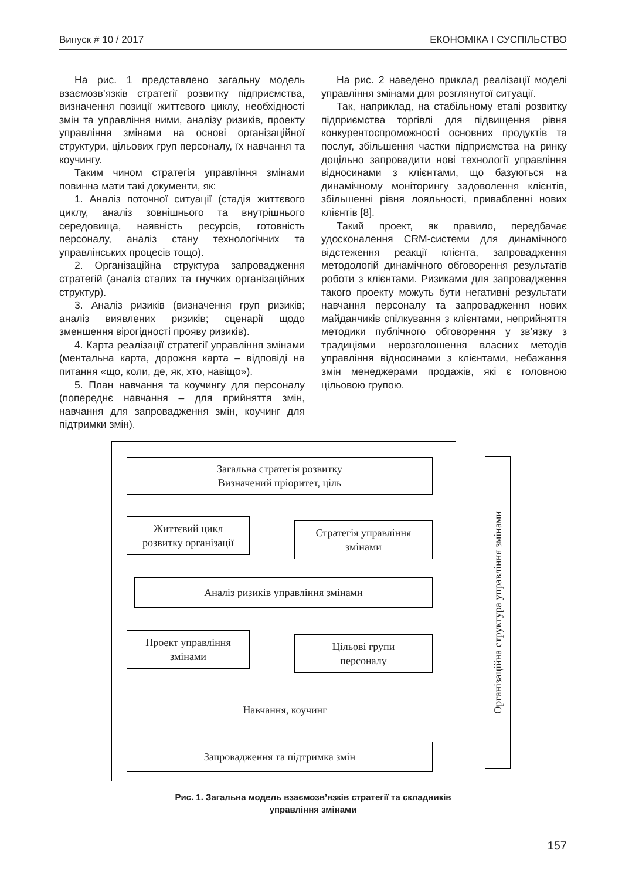Випуск # 10 / 2017 ЕКОНОМІКА І СУСПІЛЬСТВО
На рис. 1 представлено загальну модель взаємозв’язків стратегії розвитку підприємства, визначення позиції життєвого циклу, необхідності змін та управління ними, аналізу ризиків, проекту управління змінами на основі організаційної структури, цільових груп персоналу, їх навчання та коучингу.
Таким чином стратегія управління змінами повинна мати такі документи, як:
1. Аналіз поточної ситуації (стадія життєвого циклу, аналіз зовнішнього та внутрішнього середовища, наявність ресурсів, готовність персоналу, аналіз стану технологічних та управлінських процесів тощо).
2. Організаційна структура запровадження стратегій (аналіз сталих та гнучких організаційних структур).
3. Аналіз ризиків (визначення груп ризиків; аналіз виявлених ризиків; сценарії щодо зменшення вірогідності прояву ризиків).
4. Карта реалізації стратегії управління змінами (ментальна карта, дорожня карта – відповіді на питання «що, коли, де, як, хто, навіщо»).
5. План навчання та коучингу для персоналу (попереднє навчання – для прийняття змін, навчання для запровадження змін, коучинг для підтримки змін).
На рис. 2 наведено приклад реалізації моделі управління змінами для розглянутої ситуації.
Так, наприклад, на стабільному етапі розвитку підприємства торгівлі для підвищення рівня конкурентоспроможності основних продуктів та послуг, збільшення частки підприємства на ринку доцільно запровадити нові технології управління відносинами з клієнтами, що базуються на динамічному моніторингу задоволення клієнтів, збільшенні рівня лояльності, привабленні нових клієнтів [8].
Такий проект, як правило, передбачає удосконалення CRM-системи для динамічного відстеження реакції клієнта, запровадження методологій динамічного обговорення результатів роботи з клієнтами. Ризиками для запровадження такого проекту можуть бути негативні результати навчання персоналу та запровадження нових майданчиків спілкування з клієнтами, неприйняття методики публічного обговорення у зв’язку з традиціями нерозголошення власних методів управління відносинами з клієнтами, небажання змін менеджерами продажів, які є головною цільовою групою.
Загальна стратегія розвитку
Визначений пріоритет, ціль
Життєвий цикл
розвитку організації
Стратегія управління
змінами
Аналіз ризиків управління змінами
Проект управління
змінами
Цільові групи
персоналу
Навчання, коучинг
Запровадження та підтримка змін
Організаційна структура управління змінами
Рис. 1. Загальна модель взаємозв’язків стратегії та складників
управління змінами
157